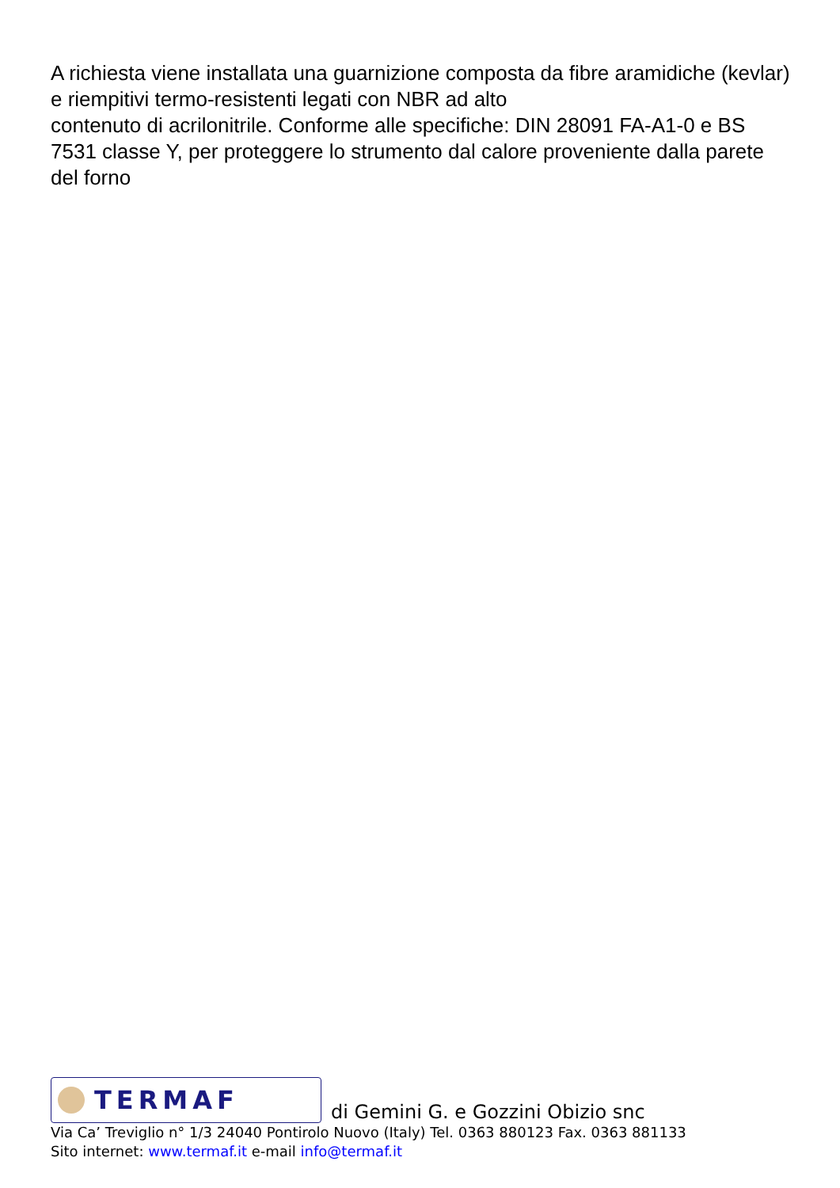A richiesta viene installata una guarnizione composta da fibre aramidiche (kevlar) e riempitivi termo-resistenti legati con NBR ad alto
contenuto di acrilonitrile. Conforme alle specifiche: DIN 28091 FA-A1-0 e BS 7531 classe Y, per proteggere lo strumento dal calore proveniente dalla parete del forno
TERMAF
di Gemini G. e Gozzini Obizio snc
Via Ca’ Treviglio n° 1/3 24040 Pontirolo Nuovo (Italy) Tel. 0363 880123 Fax. 0363 881133
Sito internet: www.termaf.it e-mail info@termaf.it